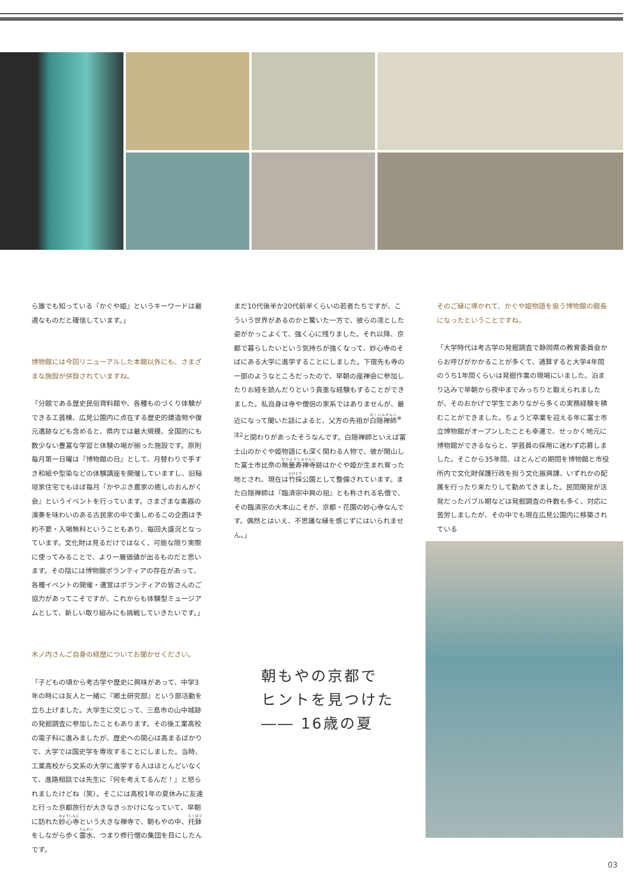ら誰でも知っている『かぐや姫』というキーワードは最適なものだと確信しています。」
博物館には今回リニューアルした本館以外にも、さまざまな施設が併設されていますね。
「分館である歴史民俗資料館や、各種ものづくり体験ができる工芸棟、広見公園内に点在する歴史的建造物や復元遺跡なども含めると、県内では最大規模、全国的にも数少ない豊富な学習と体験の場が揃った施設です。原則毎月第一日曜は『博物館の日』として、月替わりで手すき和紙や型染などの体験講座を開催していますし、旧稲垣家住宅でもほぼ毎月『かやぶき農家の癒しのおんがく会』というイベントを行っています。さまざまな楽器の演奏を味わいのある古民家の中で楽しめるこの企画は予約不要・入場無料ということもあり、毎回大盛況となっています。文化財は見るだけではなく、可能な限り実際に使ってみることで、より一層価値が出るものだと思います。その陰には博物館ボランティアの存在があって、各種イベントの開催・運営はボランティアの皆さんのご協力があってこそですが、これからも体験型ミュージアムとして、新しい取り組みにも挑戦していきたいです。」
木ノ内さんご自身の経歴についてお聞かせください。
「子どもの頃から考古学や歴史に興味があって、中学3年の時には友人と一緒に『郷土研究部』という部活動を立ち上げました。大学生に交じって、三島市の山中城跡の発掘調査に参加したこともあります。その後工業高校の電子科に進みましたが、歴史への関心は高まるばかりで、大学では国史学を専攻することにしました。当時、工業高校から文系の大学に進学する人はほとんどいなくて、進路相談では先生に『何を考えてるんだ！』と怒られましたけどね（笑）。そこには高校1年の夏休みに友達と行った京都旅行が大きなきっかけになっていて、早朝に訪れた妙心寺という大きな禅寺で、朝もやの中、托鉢をしながら歩く雲水、つまり修行僧の集団を目にしたんです。
まだ10代後半か20代前半くらいの若者たちですが、こういう世界があるのかと驚いた一方で、彼らの凛とした姿がかっこよくて、強く心に残りました。それ以降、京都で暮らしたいという気持ちが強くなって、妙心寺のそばにある大学に進学することにしました。下宿先も寺の一部のようなところだったので、早朝の座禅会に参加したりお経を読んだりという貴重な経験もすることができました。私自身は寺や僧侶の家系ではありませんが、最近になって聞いた話によると、父方の先祖が白隠禅師<sup>※注2</sup>と関わりがあったそうなんです。白隠禅師といえば富士山のかぐや姫物語にも深く関わる人物で、彼が開山した富士市比奈の無量寿禅寺跡はかぐや姫が生まれ育った地とされ、現在は竹採公園として整備されています。また白隠禅師は『臨済宗中興の祖』とも称される名僧で、その臨済宗の大本山こそが、京都・花園の妙心寺なんです。偶然とはいえ、不思議な縁を感じずにはいられません。」
朝もやの京都で
ヒントを見つけた
―― 16歳の夏
そのご縁に導かれて、かぐや姫物語を扱う博物館の館長になったということですね。
「大学時代は考古学の発掘調査で静岡県の教育委員会からお呼びがかかることが多くて、通算すると大学4年間のうち1年間くらいは発掘作業の現場にいました。泊まり込みで早朝から夜中までみっちりと鍛えられましたが、そのおかげで学生でありながら多くの実務経験を積むことができました。ちょうど卒業を迎える年に富士市立博物館がオープンしたことも幸運で、せっかく地元に博物館ができるならと、学芸員の採用に迷わず応募しました。そこから35年間、ほとんどの期間を博物館と市役所内で文化財保護行政を担う文化振興課、いずれかの配属を行ったり来たりして勤めてきました。民間開発が活発だったバブル期などは発掘調査の件数も多く、対応に苦労しましたが、その中でも現在広見公園内に移築されている
03